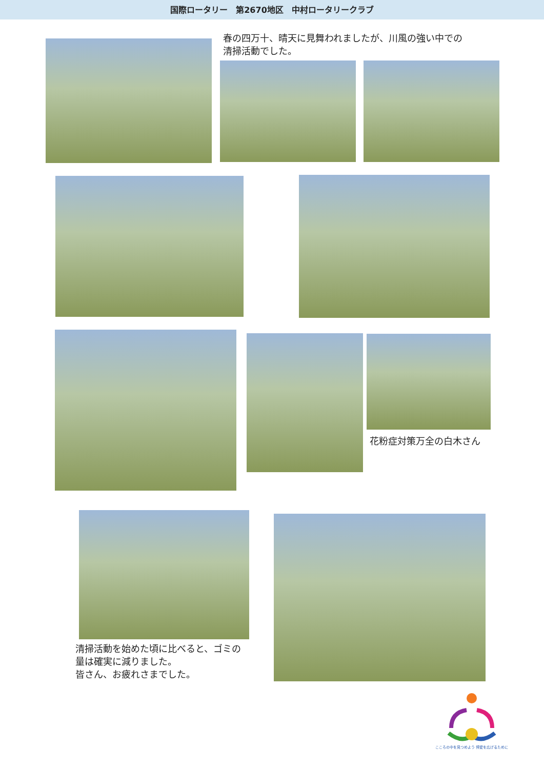国際ロータリー　第2670地区　中村ロータリークラブ
春の四万十、晴天に見舞われましたが、川風の強い中での
清掃活動でした。
花粉症対策万全の白木さん
清掃活動を始めた頃に比べると、ゴミの
量は確実に減りました。
皆さん、お疲れさまでした。
こころの中を見つめよう 博愛を広げるために